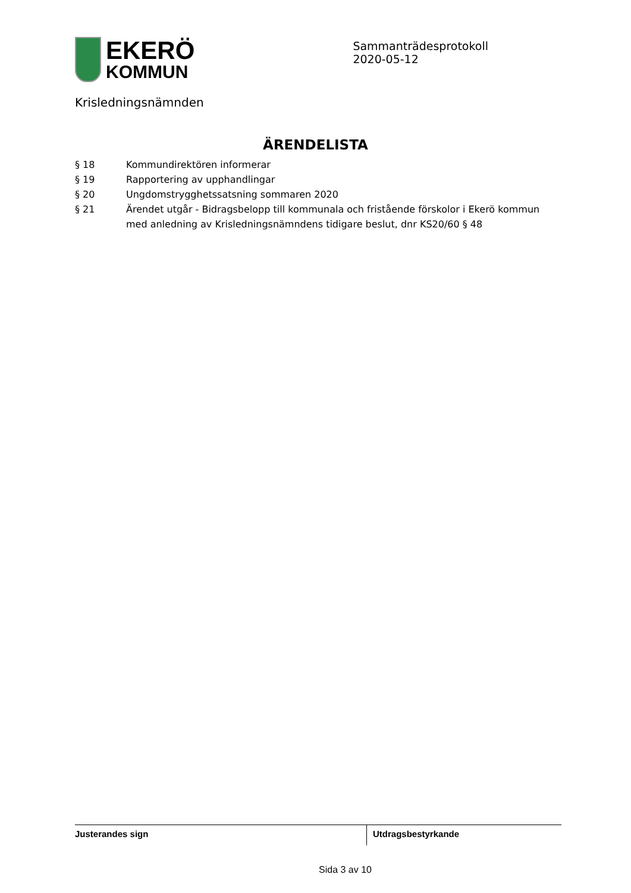EKERÖ
KOMMUN
Sammanträdesprotokoll
2020-05-12
Krisledningsnämnden
ÄRENDELISTA
§ 18 Kommundirektören informerar
§ 19 Rapportering av upphandlingar
§ 20 Ungdomstrygghetssatsning sommaren 2020
§ 21 Ärendet utgår - Bidragsbelopp till kommunala och fristående förskolor i Ekerö kommun med anledning av Krisledningsnämndens tidigare beslut, dnr KS20/60 § 48
Justerandes sign Utdragsbestyrkande
Sida 3 av 10